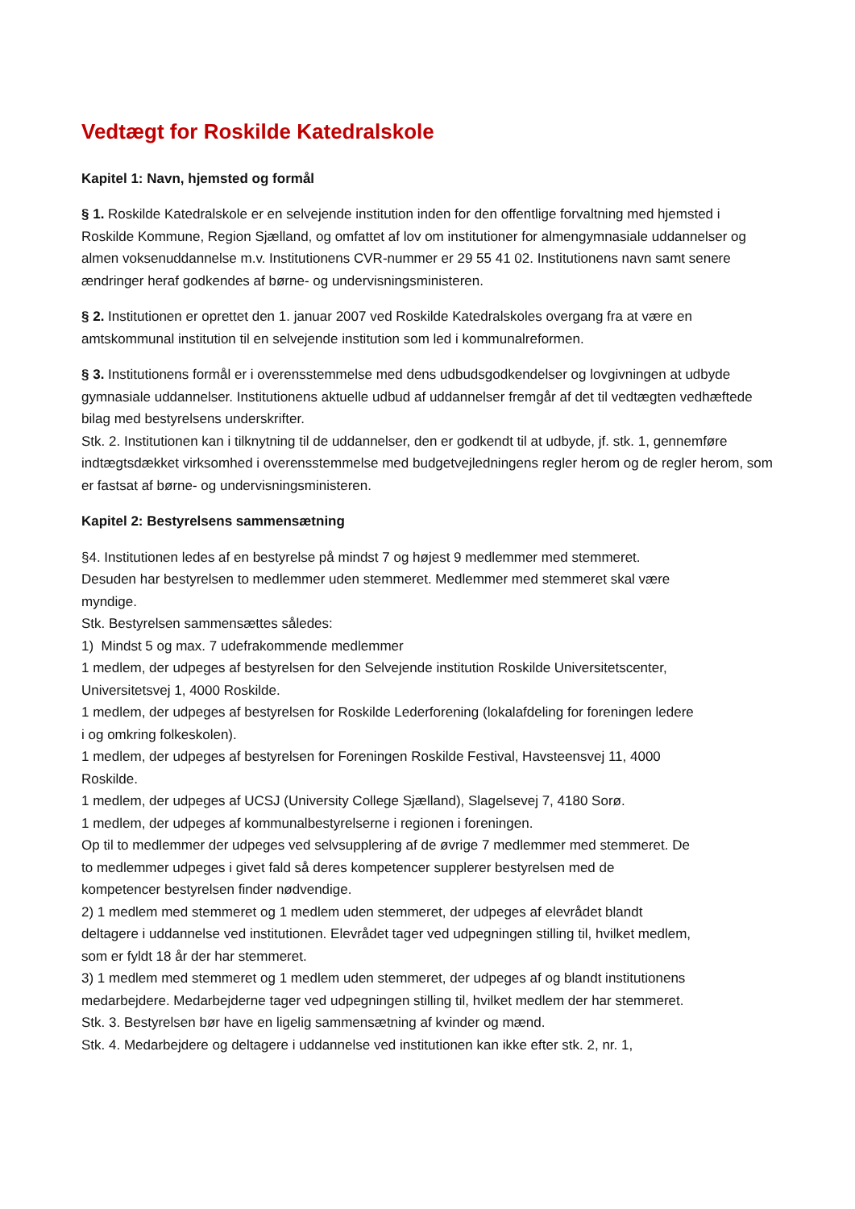Vedtægt for Roskilde Katedralskole
Kapitel 1: Navn, hjemsted og formål
§ 1. Roskilde Katedralskole er en selvejende institution inden for den offentlige forvaltning med hjemsted i Roskilde Kommune, Region Sjælland, og omfattet af lov om institutioner for almengymnasiale uddannelser og almen voksenuddannelse m.v. Institutionens CVR-nummer er 29 55 41 02. Institutionens navn samt senere ændringer heraf godkendes af børne- og undervisningsministeren.
§ 2. Institutionen er oprettet den 1. januar 2007 ved Roskilde Katedralskoles overgang fra at være en amtskommunal institution til en selvejende institution som led i kommunalreformen.
§ 3. Institutionens formål er i overensstemmelse med dens udbudsgodkendelser og lovgivningen at udbyde gymnasiale uddannelser. Institutionens aktuelle udbud af uddannelser fremgår af det til vedtægten vedhæftede bilag med bestyrelsens underskrifter.
Stk. 2. Institutionen kan i tilknytning til de uddannelser, den er godkendt til at udbyde, jf. stk. 1, gennemføre indtægtsdækket virksomhed i overensstemmelse med budgetvejledningens regler herom og de regler herom, som er fastsat af børne- og undervisningsministeren.
Kapitel 2: Bestyrelsens sammensætning
§4. Institutionen ledes af en bestyrelse på mindst 7 og højest 9 medlemmer med stemmeret. Desuden har bestyrelsen to medlemmer uden stemmeret. Medlemmer med stemmeret skal være myndige.
Stk. Bestyrelsen sammensættes således:
1) Mindst 5 og max. 7 udefrakommende medlemmer
1 medlem, der udpeges af bestyrelsen for den Selvejende institution Roskilde Universitetscenter, Universitetsvej 1, 4000 Roskilde.
1 medlem, der udpeges af bestyrelsen for Roskilde Lederforening (lokalafdeling for foreningen ledere i og omkring folkeskolen).
1 medlem, der udpeges af bestyrelsen for Foreningen Roskilde Festival, Havsteensvej 11, 4000 Roskilde.
1 medlem, der udpeges af UCSJ (University College Sjælland), Slagelsevej 7, 4180 Sorø.
1 medlem, der udpeges af kommunalbestyrelserne i regionen i foreningen.
Op til to medlemmer der udpeges ved selvsupplering af de øvrige 7 medlemmer med stemmeret. De to medlemmer udpeges i givet fald så deres kompetencer supplerer bestyrelsen med de kompetencer bestyrelsen finder nødvendige.
2) 1 medlem med stemmeret og 1 medlem uden stemmeret, der udpeges af elevrådet blandt deltagere i uddannelse ved institutionen. Elevrådet tager ved udpegningen stilling til, hvilket medlem, som er fyldt 18 år der har stemmeret.
3) 1 medlem med stemmeret og 1 medlem uden stemmeret, der udpeges af og blandt institutionens medarbejdere. Medarbejderne tager ved udpegningen stilling til, hvilket medlem der har stemmeret.
Stk. 3. Bestyrelsen bør have en ligelig sammensætning af kvinder og mænd.
Stk. 4. Medarbejdere og deltagere i uddannelse ved institutionen kan ikke efter stk. 2, nr. 1,